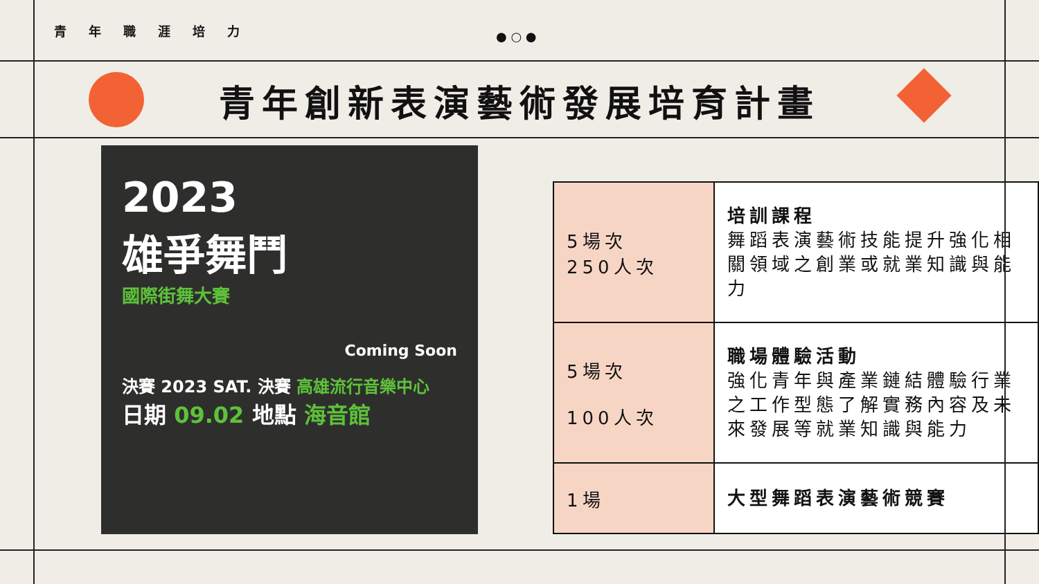● ○ ●
青年職涯培力
青年創新表演藝術發展培育計畫
2023
雄爭舞鬥
國際街舞大賽
Coming Soon
決賽 2023 SAT. 決賽 高雄流行音樂中心
日期 09.02 地點 海音館
| 5場次 250人次 | 培訓課程 舞蹈表演藝術技能提升強化相關領域之創業或就業知識與能力 |
| 5場次 100人次 | 職場體驗活動 強化青年與產業鏈結體驗行業之工作型態了解實務內容及未來發展等就業知識與能力 |
| 1場 | 大型舞蹈表演藝術競賽 |